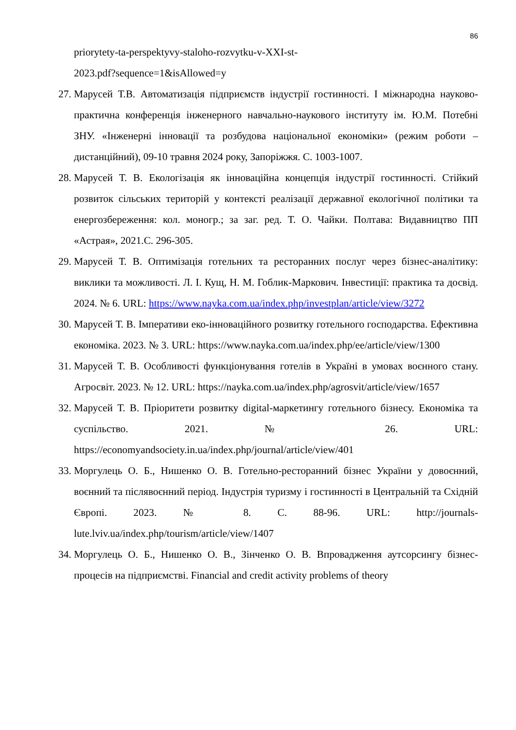86
priorytety-ta-perspektyvy-staloho-rozvytku-v-XXI-st-
2023.pdf?sequence=1&isAllowed=y
27. Марусей Т.В. Автоматизація підприємств індустрії гостинності. І міжнародна науково-практична конференція інженерного навчально-наукового інституту ім. Ю.М. Потебні ЗНУ. «Інженерні інновації та розбудова національної економіки» (режим роботи – дистанційний), 09-10 травня 2024 року, Запоріжжя. С. 1003-1007.
28. Марусей Т. В. Екологізація як інноваційна концепція індустрії гостинності. Стійкий розвиток сільських територій у контексті реалізації державної екологічної політики та енергозбереження: кол. моногр.; за заг. ред. Т. О. Чайки. Полтава: Видавництво ПП «Астрая», 2021.С. 296-305.
29. Марусей Т. В. Оптимізація готельних та ресторанних послуг через бізнес-аналітику: виклики та можливості. Л. І. Кущ, Н. М. Гоблик-Маркович. Інвестиції: практика та досвід. 2024. № 6. URL: https://www.nayka.com.ua/index.php/investplan/article/view/3272
30. Марусей Т. В. Імперативи еко-інноваційного розвитку готельного господарства. Ефективна економіка. 2023. № 3. URL: https://www.nayka.com.ua/index.php/ee/article/view/1300
31. Марусей Т. В. Особливості функціонування готелів в Україні в умовах воєнного стану. Агросвіт. 2023. № 12. URL: https://nayka.com.ua/index.php/agrosvit/article/view/1657
32. Марусей Т. В. Пріоритети розвитку digital-маркетингу готельного бізнесу. Економіка та суспільство. 2021. № 26. URL: https://economyandsociety.in.ua/index.php/journal/article/view/401
33. Моргулець О. Б., Нишенко О. В. Готельно-ресторанний бізнес України у довоєнний, воєнний та післявоєнний період. Індустрія туризму і гостинності в Центральній та Східній Європі. 2023. № 8. С. 88-96. URL: http://journals-lute.lviv.ua/index.php/tourism/article/view/1407
34. Моргулець О. Б., Нишенко О. В., Зінченко О. В. Впровадження аутсорсингу бізнес-процесів на підприємстві. Financial and credit activity problems of theory